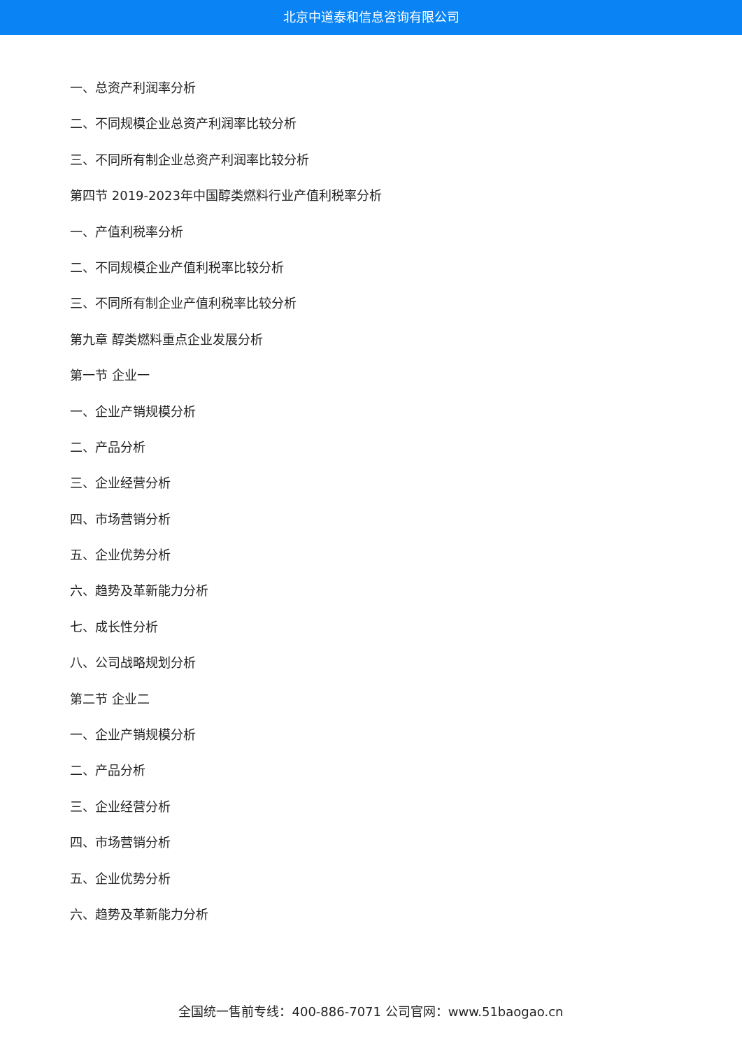北京中道泰和信息咨询有限公司
一、总资产利润率分析
二、不同规模企业总资产利润率比较分析
三、不同所有制企业总资产利润率比较分析
第四节 2019-2023年中国醇类燃料行业产值利税率分析
一、产值利税率分析
二、不同规模企业产值利税率比较分析
三、不同所有制企业产值利税率比较分析
第九章 醇类燃料重点企业发展分析
第一节 企业一
一、企业产销规模分析
二、产品分析
三、企业经营分析
四、市场营销分析
五、企业优势分析
六、趋势及革新能力分析
七、成长性分析
八、公司战略规划分析
第二节 企业二
一、企业产销规模分析
二、产品分析
三、企业经营分析
四、市场营销分析
五、企业优势分析
六、趋势及革新能力分析
全国统一售前专线：400-886-7071 公司官网：www.51baogao.cn